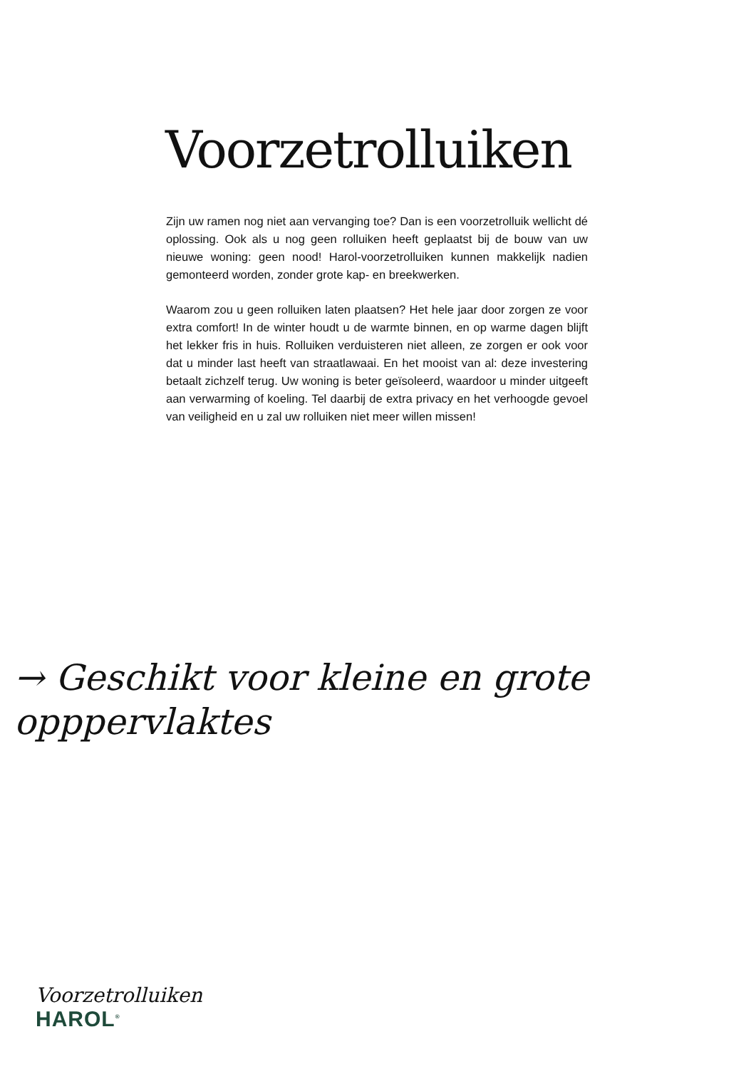Voorzetrolluiken
Zijn uw ramen nog niet aan vervanging toe? Dan is een voorzetrolluik wellicht dé oplossing. Ook als u nog geen rolluiken heeft geplaatst bij de bouw van uw nieuwe woning: geen nood! Harol-voorzetrolluiken kunnen makkelijk nadien gemonteerd worden, zonder grote kap- en breekwerken.
Waarom zou u geen rolluiken laten plaatsen? Het hele jaar door zorgen ze voor extra comfort! In de winter houdt u de warmte binnen, en op warme dagen blijft het lekker fris in huis. Rolluiken verduisteren niet alleen, ze zorgen er ook voor dat u minder last heeft van straatlawaai. En het mooist van al: deze investering betaalt zichzelf terug. Uw woning is beter geïsoleerd, waardoor u minder uitgeeft aan verwarming of koeling. Tel daarbij de extra privacy en het verhoogde gevoel van veiligheid en u zal uw rolluiken niet meer willen missen!
→ Geschikt voor kleine en grote
opppervlaktes
Voorzetrolluiken
HAROL<sup>®</sup>